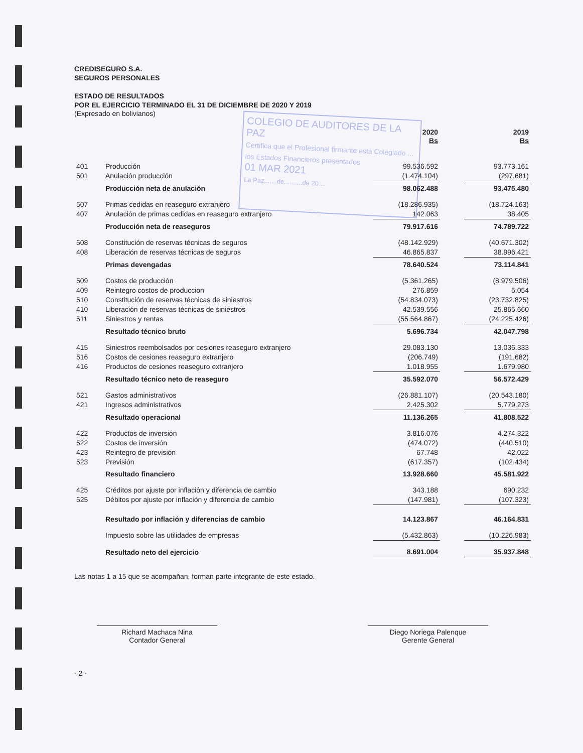COLEGIO DE AUDITORES DE LA PAZ
Certifica que el Profesional firmante está Colegiado ... los Estados Financieros presentados
01 MAR 2021
La Paz.......de..........de 20....
CREDISEGURO S.A.
SEGUROS PERSONALES
ESTADO DE RESULTADOS
POR EL EJERCICIO TERMINADO EL 31 DE DICIEMBRE DE 2020 Y 2019
(Expresado en bolivianos)
| | | 2020 Bs | | 2019 Bs |
| 401 | Producción | 99.536.592 | | 93.773.161 |
| 501 | Anulación producción | (1.474.104) | | (297.681) |
| | Producción neta de anulación | 98.062.488 | | 93.475.480 |
| 507 | Primas cedidas en reaseguro extranjero | (18.286.935) | | (18.724.163) |
| 407 | Anulación de primas cedidas en reaseguro extranjero | 142.063 | | 38.405 |
| | Producción neta de reaseguros | 79.917.616 | | 74.789.722 |
| 508 | Constitución de reservas técnicas de seguros | (48.142.929) | | (40.671.302) |
| 408 | Liberación de reservas técnicas de seguros | 46.865.837 | | 38.996.421 |
| | Primas devengadas | 78.640.524 | | 73.114.841 |
| 509 | Costos de producción | (5.361.265) | | (8.979.506) |
| 409 | Reintegro costos de produccion | 276.859 | | 5.054 |
| 510 | Constitución de reservas técnicas de siniestros | (54.834.073) | | (23.732.825) |
| 410 | Liberación de reservas técnicas de siniestros | 42.539.556 | | 25.865.660 |
| 511 | Siniestros y rentas | (55.564.867) | | (24.225.426) |
| | Resultado técnico bruto | 5.696.734 | | 42.047.798 |
| 415 | Siniestros reembolsados por cesiones reaseguro extranjero | 29.083.130 | | 13.036.333 |
| 516 | Costos de cesiones reaseguro extranjero | (206.749) | | (191.682) |
| 416 | Productos de cesiones reaseguro extranjero | 1.018.955 | | 1.679.980 |
| | Resultado técnico neto de reaseguro | 35.592.070 | | 56.572.429 |
| 521 | Gastos administrativos | (26.881.107) | | (20.543.180) |
| 421 | Ingresos administrativos | 2.425.302 | | 5.779.273 |
| | Resultado operacional | 11.136.265 | | 41.808.522 |
| 422 | Productos de inversión | 3.816.076 | | 4.274.322 |
| 522 | Costos de inversión | (474.072) | | (440.510) |
| 423 | Reintegro de previsión | 67.748 | | 42.022 |
| 523 | Previsión | (617.357) | | (102.434) |
| | Resultado financiero | 13.928.660 | | 45.581.922 |
| 425 | Créditos por ajuste por inflación y diferencia de cambio | 343.188 | | 690.232 |
| 525 | Débitos por ajuste por inflación y diferencia de cambio | (147.981) | | (107.323) |
| | Resultado por inflación y diferencias de cambio | 14.123.867 | | 46.164.831 |
| | Impuesto sobre las utilidades de empresas | (5.432.863) | | (10.226.983) |
| | Resultado neto del ejercicio | 8.691.004 | | 35.937.848 |
Las notas 1 a 15 que se acompañan, forman parte integrante de este estado.
Richard Machaca Nina
Contador General
Diego Noriega Palenque
Gerente General
- 2 -